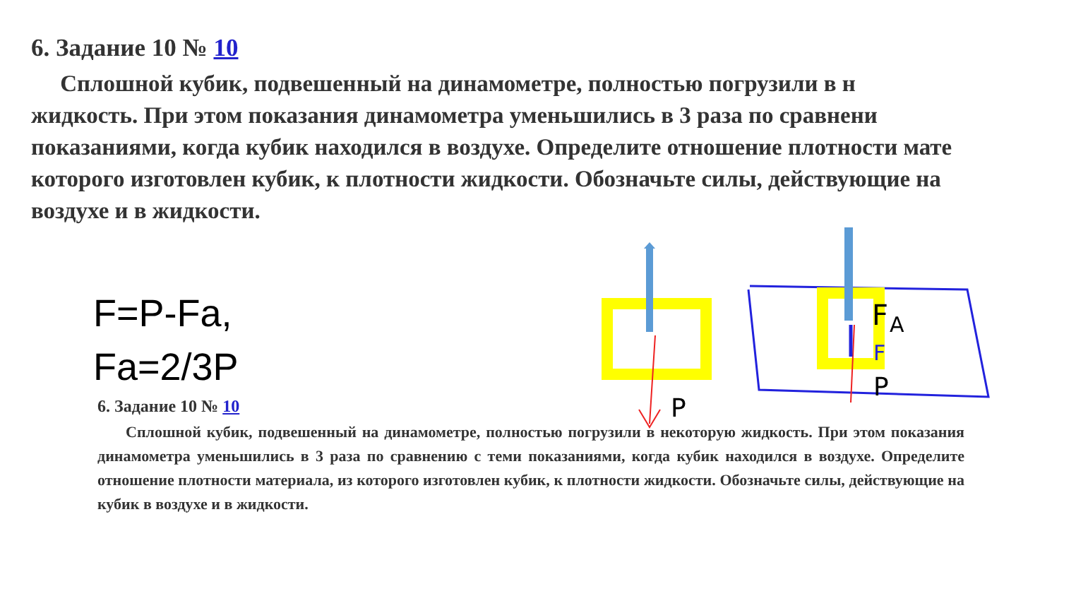6. Задание 10 № 10
Сплошной кубик, подвешенный на динамометре, полностью погрузили в н
жидкость. При этом показания динамометра уменьшились в 3 раза по сравнени
показаниями, когда кубик находился в воздухе. Определите отношение плотности мате
которого изготовлен кубик, к плотности жидкости. Обозначьте силы, действующие на
воздухе и в жидкости.
F=P-Fa,
Fa=2/3P
6. Задание 10 № 10
Сплошной кубик, подвешенный на динамометре, полностью погрузили в некоторую жидкость. При этом показания динамометра уменьшились в 3 раза по сравнению с теми показаниями, когда кубик находился в воздухе. Определите отношение плотности материала, из которого изготовлен кубик, к плотности жидкости. Обозначьте силы, действующие на кубик в воздухе и в жидкости.
F
A
F
P
P